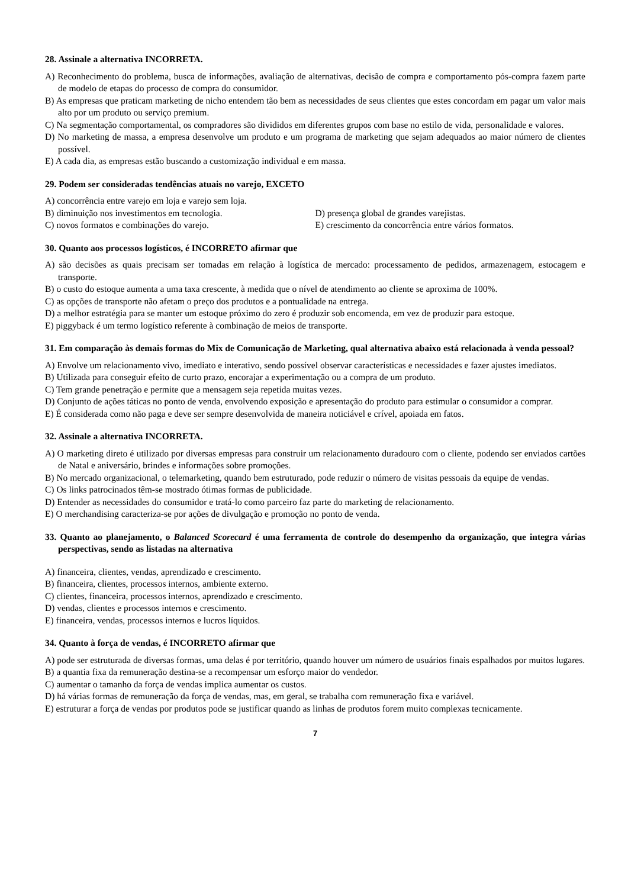28. Assinale a alternativa INCORRETA.
A) Reconhecimento do problema, busca de informações, avaliação de alternativas, decisão de compra e comportamento pós-compra fazem parte de modelo de etapas do processo de compra do consumidor.
B) As empresas que praticam marketing de nicho entendem tão bem as necessidades de seus clientes que estes concordam em pagar um valor mais alto por um produto ou serviço premium.
C) Na segmentação comportamental, os compradores são divididos em diferentes grupos com base no estilo de vida, personalidade e valores.
D) No marketing de massa, a empresa desenvolve um produto e um programa de marketing que sejam adequados ao maior número de clientes possível.
E) A cada dia, as empresas estão buscando a customização individual e em massa.
29. Podem ser consideradas tendências atuais no varejo, EXCETO
A) concorrência entre varejo em loja e varejo sem loja.
B) diminuição nos investimentos em tecnologia.
C) novos formatos e combinações do varejo.
D) presença global de grandes varejistas.
E) crescimento da concorrência entre vários formatos.
30. Quanto aos processos logísticos, é INCORRETO afirmar que
A) são decisões as quais precisam ser tomadas em relação à logística de mercado: processamento de pedidos, armazenagem, estocagem e transporte.
B) o custo do estoque aumenta a uma taxa crescente, à medida que o nível de atendimento ao cliente se aproxima de 100%.
C) as opções de transporte não afetam o preço dos produtos e a pontualidade na entrega.
D) a melhor estratégia para se manter um estoque próximo do zero é produzir sob encomenda, em vez de produzir para estoque.
E) piggyback é um termo logístico referente à combinação de meios de transporte.
31. Em comparação às demais formas do Mix de Comunicação de Marketing, qual alternativa abaixo está relacionada à venda pessoal?
A) Envolve um relacionamento vivo, imediato e interativo, sendo possível observar características e necessidades e fazer ajustes imediatos.
B) Utilizada para conseguir efeito de curto prazo, encorajar a experimentação ou a compra de um produto.
C) Tem grande penetração e permite que a mensagem seja repetida muitas vezes.
D) Conjunto de ações táticas no ponto de venda, envolvendo exposição e apresentação do produto para estimular o consumidor a comprar.
E) É considerada como não paga e deve ser sempre desenvolvida de maneira noticiável e crível, apoiada em fatos.
32. Assinale a alternativa INCORRETA.
A) O marketing direto é utilizado por diversas empresas para construir um relacionamento duradouro com o cliente, podendo ser enviados cartões de Natal e aniversário, brindes e informações sobre promoções.
B) No mercado organizacional, o telemarketing, quando bem estruturado, pode reduzir o número de visitas pessoais da equipe de vendas.
C) Os links patrocinados têm-se mostrado ótimas formas de publicidade.
D) Entender as necessidades do consumidor e tratá-lo como parceiro faz parte do marketing de relacionamento.
E) O merchandising caracteriza-se por ações de divulgação e promoção no ponto de venda.
33. Quanto ao planejamento, o Balanced Scorecard é uma ferramenta de controle do desempenho da organização, que integra várias perspectivas, sendo as listadas na alternativa
A) financeira, clientes, vendas, aprendizado e crescimento.
B) financeira, clientes, processos internos, ambiente externo.
C) clientes, financeira, processos internos, aprendizado e crescimento.
D) vendas, clientes e processos internos e crescimento.
E) financeira, vendas, processos internos e lucros líquidos.
34. Quanto à força de vendas, é INCORRETO afirmar que
A) pode ser estruturada de diversas formas, uma delas é por território, quando houver um número de usuários finais espalhados por muitos lugares.
B) a quantia fixa da remuneração destina-se a recompensar um esforço maior do vendedor.
C) aumentar o tamanho da força de vendas implica aumentar os custos.
D) há várias formas de remuneração da força de vendas, mas, em geral, se trabalha com remuneração fixa e variável.
E) estruturar a força de vendas por produtos pode se justificar quando as linhas de produtos forem muito complexas tecnicamente.
7